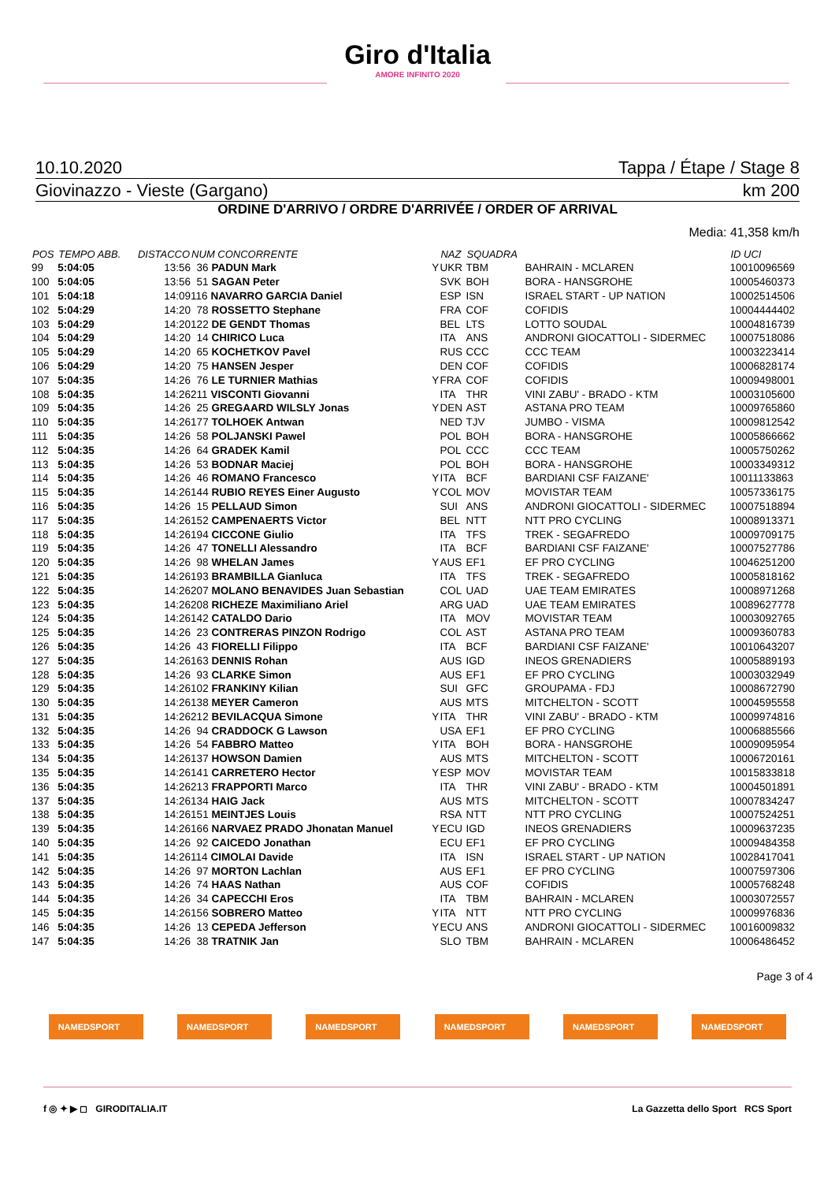Giro d'Italia
AMORE INFINITO 2020
10.10.2020 Tappa / Étape / Stage 8
Giovinazzo - Vieste (Gargano) km 200
ORDINE D'ARRIVO / ORDRE D'ARRIVÉE / ORDER OF ARRIVAL
Media: 41,358 km/h
| POS | TEMPO ABB. | DISTACCO | NUM CONCORRENTE | | NAZ | SQUADRA | | ID UCI |
| --- | --- | --- | --- | --- | --- | --- | --- | --- |
| 99 | 5:04:05 | 13:56 | 36 PADUN Mark | Y | UKR | TBM | BAHRAIN - MCLAREN | 10010096569 |
| 100 | 5:04:05 | 13:56 | 51 SAGAN Peter | | SVK | BOH | BORA - HANSGROHE | 10005460373 |
| 101 | 5:04:18 | 14:09 | 116 NAVARRO GARCIA Daniel | | ESP | ISN | ISRAEL START - UP NATION | 10002514506 |
| 102 | 5:04:29 | 14:20 | 78 ROSSETTO Stephane | | FRA | COF | COFIDIS | 10004444402 |
| 103 | 5:04:29 | 14:20 | 122 DE GENDT Thomas | | BEL | LTS | LOTTO SOUDAL | 10004816739 |
| 104 | 5:04:29 | 14:20 | 14 CHIRICO Luca | | ITA | ANS | ANDRONI GIOCATTOLI - SIDERMEC | 10007518086 |
| 105 | 5:04:29 | 14:20 | 65 KOCHETKOV Pavel | | RUS | CCC | CCC TEAM | 10003223414 |
| 106 | 5:04:29 | 14:20 | 75 HANSEN Jesper | | DEN | COF | COFIDIS | 10006828174 |
| 107 | 5:04:35 | 14:26 | 76 LE TURNIER Mathias | Y | FRA | COF | COFIDIS | 10009498001 |
| 108 | 5:04:35 | 14:26 | 211 VISCONTI Giovanni | | ITA | THR | VINI ZABU' - BRADO - KTM | 10003105600 |
| 109 | 5:04:35 | 14:26 | 25 GREGAARD WILSLY Jonas | Y | DEN | AST | ASTANA PRO TEAM | 10009765860 |
| 110 | 5:04:35 | 14:26 | 177 TOLHOEK Antwan | | NED | TJV | JUMBO - VISMA | 10009812542 |
| 111 | 5:04:35 | 14:26 | 58 POLJANSKI Pawel | | POL | BOH | BORA - HANSGROHE | 10005866662 |
| 112 | 5:04:35 | 14:26 | 64 GRADEK Kamil | | POL | CCC | CCC TEAM | 10005750262 |
| 113 | 5:04:35 | 14:26 | 53 BODNAR Maciej | | POL | BOH | BORA - HANSGROHE | 10003349312 |
| 114 | 5:04:35 | 14:26 | 46 ROMANO Francesco | Y | ITA | BCF | BARDIANI CSF FAIZANE' | 10011133863 |
| 115 | 5:04:35 | 14:26 | 144 RUBIO REYES Einer Augusto | Y | COL | MOV | MOVISTAR TEAM | 10057336175 |
| 116 | 5:04:35 | 14:26 | 15 PELLAUD Simon | | SUI | ANS | ANDRONI GIOCATTOLI - SIDERMEC | 10007518894 |
| 117 | 5:04:35 | 14:26 | 152 CAMPENAERTS Victor | | BEL | NTT | NTT PRO CYCLING | 10008913371 |
| 118 | 5:04:35 | 14:26 | 194 CICCONE Giulio | | ITA | TFS | TREK - SEGAFREDO | 10009709175 |
| 119 | 5:04:35 | 14:26 | 47 TONELLI Alessandro | | ITA | BCF | BARDIANI CSF FAIZANE' | 10007527786 |
| 120 | 5:04:35 | 14:26 | 98 WHELAN James | Y | AUS | EF1 | EF PRO CYCLING | 10046251200 |
| 121 | 5:04:35 | 14:26 | 193 BRAMBILLA Gianluca | | ITA | TFS | TREK - SEGAFREDO | 10005818162 |
| 122 | 5:04:35 | 14:26 | 207 MOLANO BENAVIDES Juan Sebastian | | COL | UAD | UAE TEAM EMIRATES | 10008971268 |
| 123 | 5:04:35 | 14:26 | 208 RICHEZE Maximiliano Ariel | | ARG | UAD | UAE TEAM EMIRATES | 10089627778 |
| 124 | 5:04:35 | 14:26 | 142 CATALDO Dario | | ITA | MOV | MOVISTAR TEAM | 10003092765 |
| 125 | 5:04:35 | 14:26 | 23 CONTRERAS PINZON Rodrigo | | COL | AST | ASTANA PRO TEAM | 10009360783 |
| 126 | 5:04:35 | 14:26 | 43 FIORELLI Filippo | | ITA | BCF | BARDIANI CSF FAIZANE' | 10010643207 |
| 127 | 5:04:35 | 14:26 | 163 DENNIS Rohan | | AUS | IGD | INEOS GRENADIERS | 10005889193 |
| 128 | 5:04:35 | 14:26 | 93 CLARKE Simon | | AUS | EF1 | EF PRO CYCLING | 10003032949 |
| 129 | 5:04:35 | 14:26 | 102 FRANKINY Kilian | | SUI | GFC | GROUPAMA - FDJ | 10008672790 |
| 130 | 5:04:35 | 14:26 | 138 MEYER Cameron | | AUS | MTS | MITCHELTON - SCOTT | 10004595558 |
| 131 | 5:04:35 | 14:26 | 212 BEVILACQUA Simone | Y | ITA | THR | VINI ZABU' - BRADO - KTM | 10009974816 |
| 132 | 5:04:35 | 14:26 | 94 CRADDOCK G Lawson | | USA | EF1 | EF PRO CYCLING | 10006885566 |
| 133 | 5:04:35 | 14:26 | 54 FABBRO Matteo | Y | ITA | BOH | BORA - HANSGROHE | 10009095954 |
| 134 | 5:04:35 | 14:26 | 137 HOWSON Damien | | AUS | MTS | MITCHELTON - SCOTT | 10006720161 |
| 135 | 5:04:35 | 14:26 | 141 CARRETERO Hector | Y | ESP | MOV | MOVISTAR TEAM | 10015833818 |
| 136 | 5:04:35 | 14:26 | 213 FRAPPORTI Marco | | ITA | THR | VINI ZABU' - BRADO - KTM | 10004501891 |
| 137 | 5:04:35 | 14:26 | 134 HAIG Jack | | AUS | MTS | MITCHELTON - SCOTT | 10007834247 |
| 138 | 5:04:35 | 14:26 | 151 MEINTJES Louis | | RSA | NTT | NTT PRO CYCLING | 10007524251 |
| 139 | 5:04:35 | 14:26 | 166 NARVAEZ PRADO Jhonatan Manuel | Y | ECU | IGD | INEOS GRENADIERS | 10009637235 |
| 140 | 5:04:35 | 14:26 | 92 CAICEDO Jonathan | | ECU | EF1 | EF PRO CYCLING | 10009484358 |
| 141 | 5:04:35 | 14:26 | 114 CIMOLAI Davide | | ITA | ISN | ISRAEL START - UP NATION | 10028417041 |
| 142 | 5:04:35 | 14:26 | 97 MORTON Lachlan | | AUS | EF1 | EF PRO CYCLING | 10007597306 |
| 143 | 5:04:35 | 14:26 | 74 HAAS Nathan | | AUS | COF | COFIDIS | 10005768248 |
| 144 | 5:04:35 | 14:26 | 34 CAPECCHI Eros | | ITA | TBM | BAHRAIN - MCLAREN | 10003072557 |
| 145 | 5:04:35 | 14:26 | 156 SOBRERO Matteo | Y | ITA | NTT | NTT PRO CYCLING | 10009976836 |
| 146 | 5:04:35 | 14:26 | 13 CEPEDA Jefferson | Y | ECU | ANS | ANDRONI GIOCATTOLI - SIDERMEC | 10016009832 |
| 147 | 5:04:35 | 14:26 | 38 TRATNIK Jan | | SLO | TBM | BAHRAIN - MCLAREN | 10006486452 |
Page 3 of 4
NAMEDSPORT NAMEDSPORT NAMEDSPORT NAMEDSPORT NAMEDSPORT NAMEDSPORT
f ◎ ✦ ▶ ◻ GIRODITALIA.IT La Gazzetta dello Sport RCS Sport